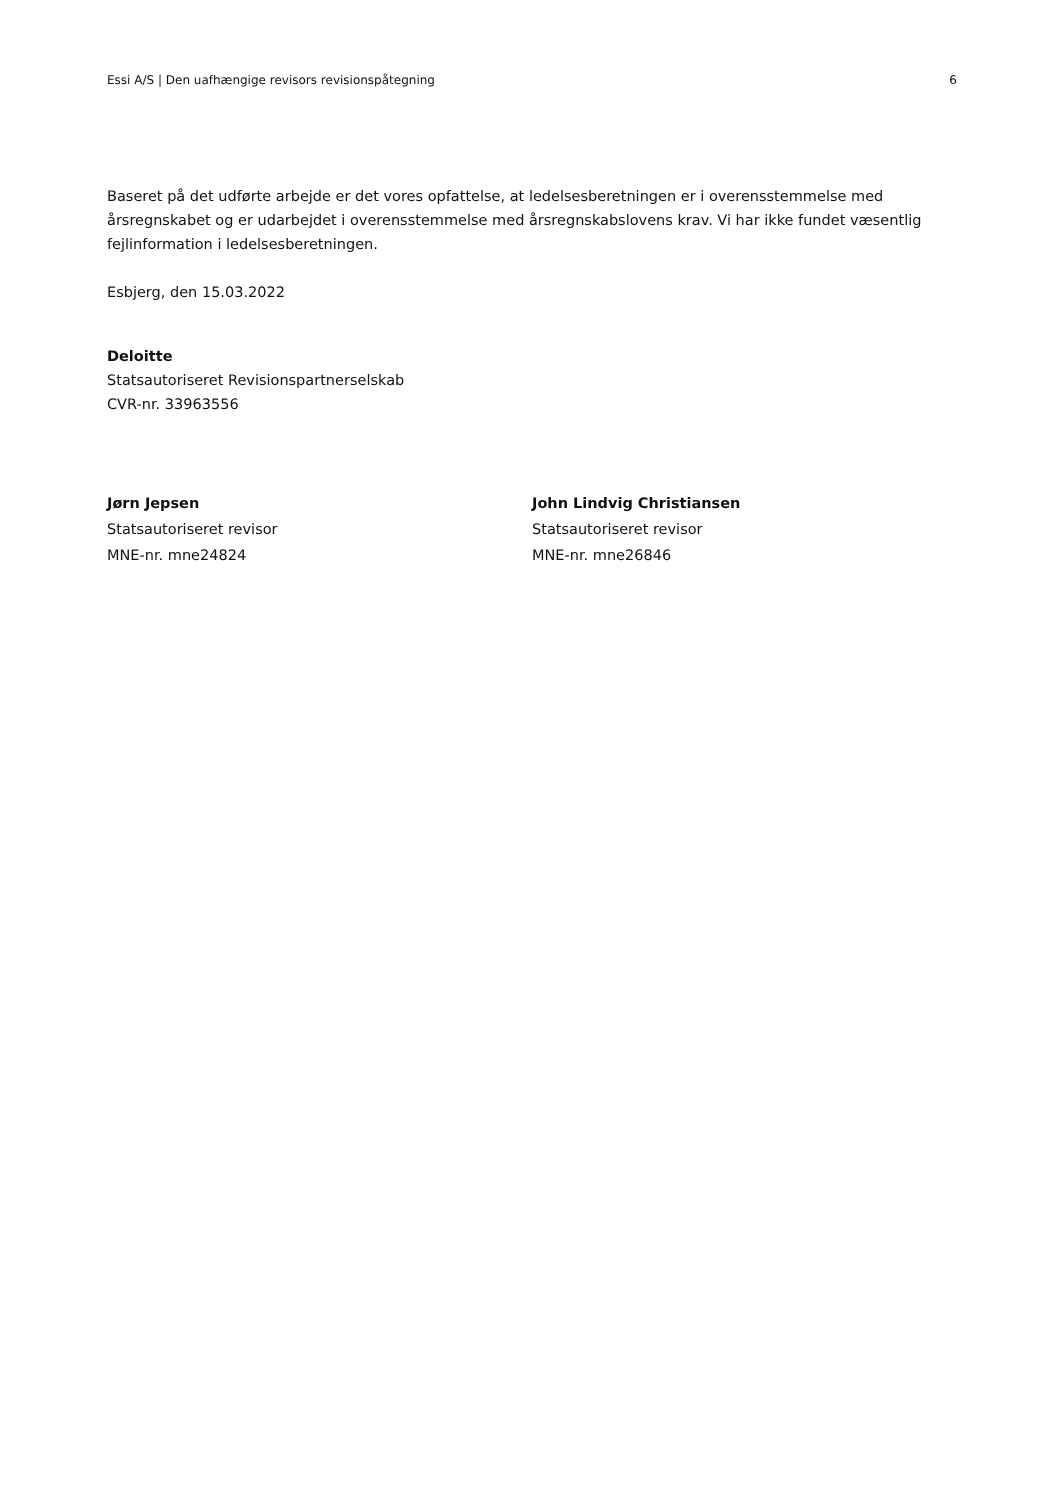Essi A/S | Den uafhængige revisors revisionspåtegning 6
Baseret på det udførte arbejde er det vores opfattelse, at ledelsesberetningen er i overensstemmelse med årsregnskabet og er udarbejdet i overensstemmelse med årsregnskabslovens krav. Vi har ikke fundet væsentlig fejlinformation i ledelsesberetningen.
Esbjerg, den 15.03.2022
Deloitte
Statsautoriseret Revisionspartnerselskab
CVR-nr. 33963556
Jørn Jepsen
Statsautoriseret revisor
MNE-nr. mne24824
John Lindvig Christiansen
Statsautoriseret revisor
MNE-nr. mne26846